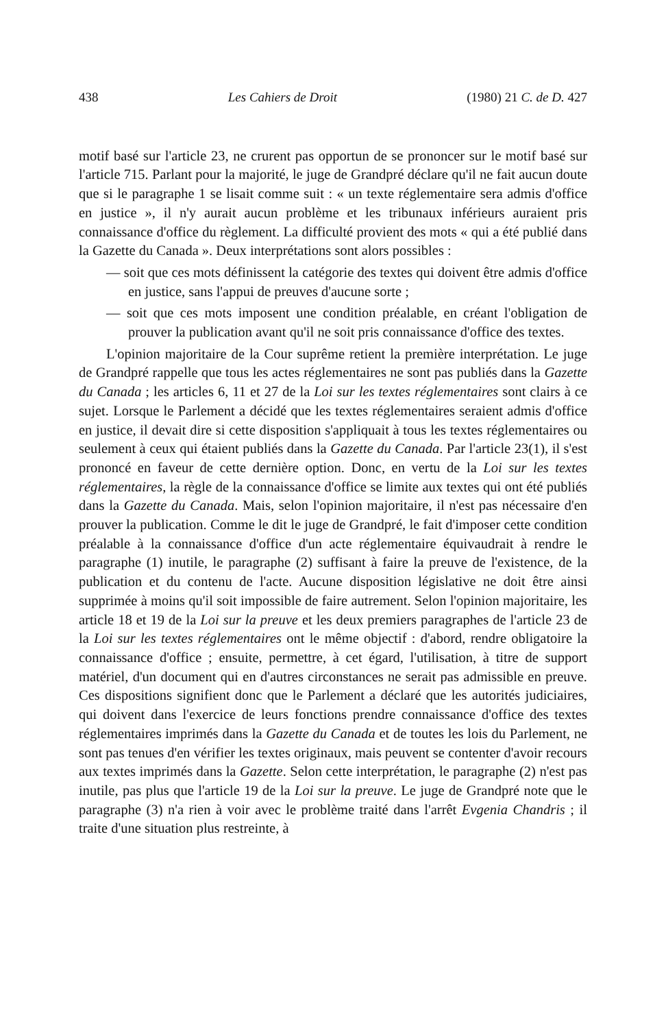438 Les Cahiers de Droit (1980) 21 C. de D. 427
motif basé sur l'article 23, ne crurent pas opportun de se prononcer sur le motif basé sur l'article 715. Parlant pour la majorité, le juge de Grandpré déclare qu'il ne fait aucun doute que si le paragraphe 1 se lisait comme suit : « un texte réglementaire sera admis d'office en justice », il n'y aurait aucun problème et les tribunaux inférieurs auraient pris connaissance d'office du règlement. La difficulté provient des mots « qui a été publié dans la Gazette du Canada ». Deux interprétations sont alors possibles :
— soit que ces mots définissent la catégorie des textes qui doivent être admis d'office en justice, sans l'appui de preuves d'aucune sorte ;
— soit que ces mots imposent une condition préalable, en créant l'obligation de prouver la publication avant qu'il ne soit pris connaissance d'office des textes.
L'opinion majoritaire de la Cour suprême retient la première interprétation. Le juge de Grandpré rappelle que tous les actes réglementaires ne sont pas publiés dans la Gazette du Canada ; les articles 6, 11 et 27 de la Loi sur les textes réglementaires sont clairs à ce sujet. Lorsque le Parlement a décidé que les textes réglementaires seraient admis d'office en justice, il devait dire si cette disposition s'appliquait à tous les textes réglementaires ou seulement à ceux qui étaient publiés dans la Gazette du Canada. Par l'article 23(1), il s'est prononcé en faveur de cette dernière option. Donc, en vertu de la Loi sur les textes réglementaires, la règle de la connaissance d'office se limite aux textes qui ont été publiés dans la Gazette du Canada. Mais, selon l'opinion majoritaire, il n'est pas nécessaire d'en prouver la publication. Comme le dit le juge de Grandpré, le fait d'imposer cette condition préalable à la connaissance d'office d'un acte réglementaire équivaudrait à rendre le paragraphe (1) inutile, le paragraphe (2) suffisant à faire la preuve de l'existence, de la publication et du contenu de l'acte. Aucune disposition législative ne doit être ainsi supprimée à moins qu'il soit impossible de faire autrement. Selon l'opinion majoritaire, les article 18 et 19 de la Loi sur la preuve et les deux premiers paragraphes de l'article 23 de la Loi sur les textes réglementaires ont le même objectif : d'abord, rendre obligatoire la connaissance d'office ; ensuite, permettre, à cet égard, l'utilisation, à titre de support matériel, d'un document qui en d'autres circonstances ne serait pas admissible en preuve. Ces dispositions signifient donc que le Parlement a déclaré que les autorités judiciaires, qui doivent dans l'exercice de leurs fonctions prendre connaissance d'office des textes réglementaires imprimés dans la Gazette du Canada et de toutes les lois du Parlement, ne sont pas tenues d'en vérifier les textes originaux, mais peuvent se contenter d'avoir recours aux textes imprimés dans la Gazette. Selon cette interprétation, le paragraphe (2) n'est pas inutile, pas plus que l'article 19 de la Loi sur la preuve. Le juge de Grandpré note que le paragraphe (3) n'a rien à voir avec le problème traité dans l'arrêt Evgenia Chandris ; il traite d'une situation plus restreinte, à